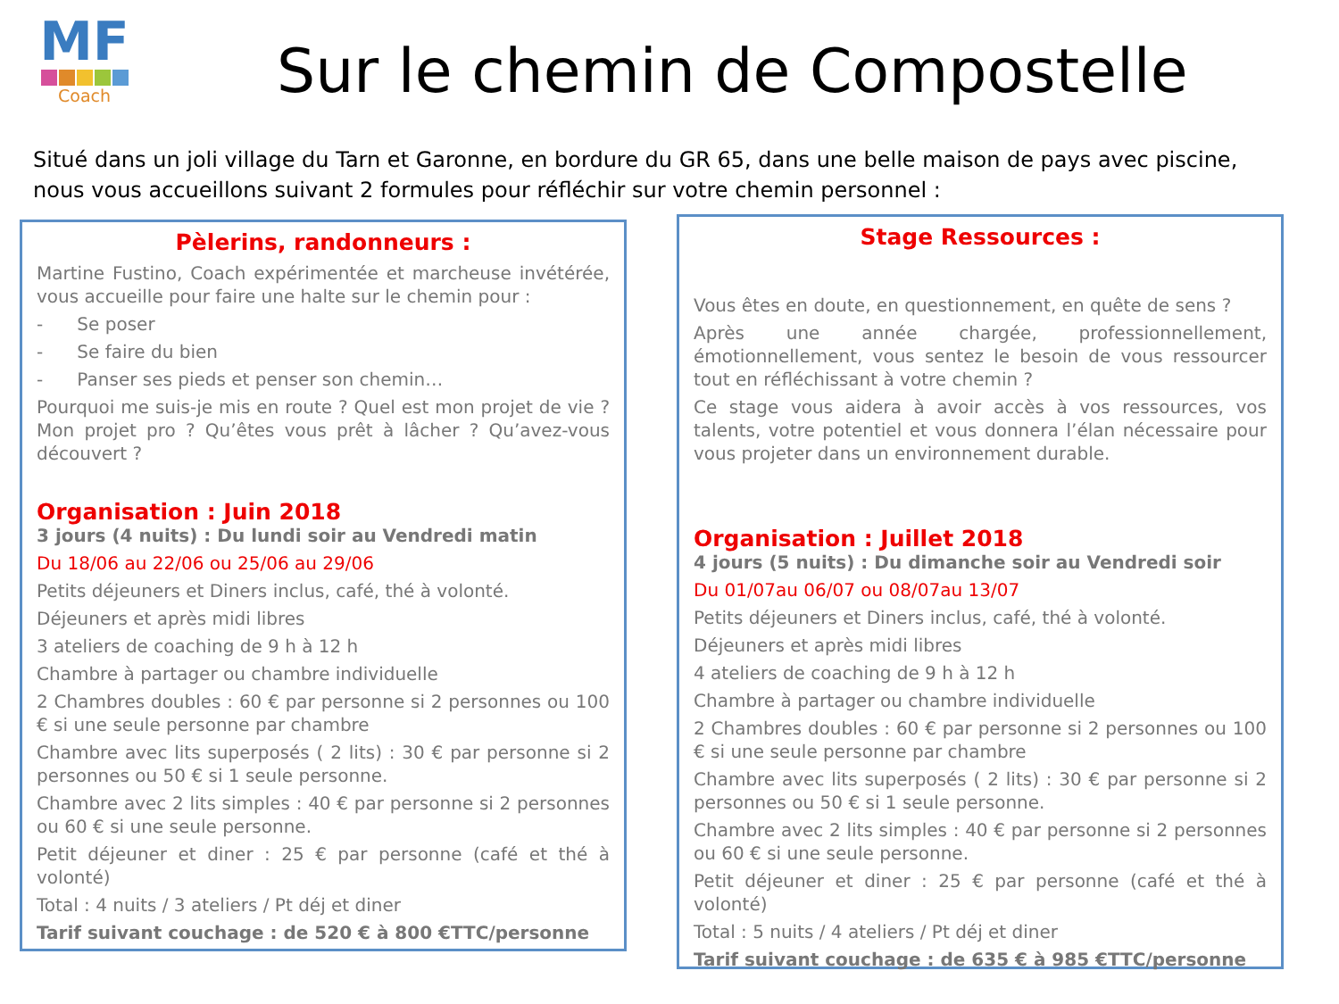MF
Coach
Sur le chemin de Compostelle
Situé dans un joli village du Tarn et Garonne, en bordure du GR 65, dans une belle maison de pays avec piscine, nous vous accueillons suivant 2 formules pour réfléchir sur votre chemin personnel :
Pèlerins, randonneurs :
Martine Fustino, Coach expérimentée et marcheuse invétérée, vous accueille pour faire une halte sur le chemin pour :
- Se poser
- Se faire du bien
- Panser ses pieds et penser son chemin…
Pourquoi me suis-je mis en route ? Quel est mon projet de vie ? Mon projet pro ? Qu’êtes vous prêt à lâcher ? Qu’avez-vous découvert ?
Organisation : Juin 2018
3 jours (4 nuits) : Du lundi soir au Vendredi matin
Du 18/06 au 22/06 ou 25/06 au 29/06
Petits déjeuners et Diners inclus, café, thé à volonté.
Déjeuners et après midi libres
3 ateliers de coaching de 9 h à 12 h
Chambre à partager ou chambre individuelle
2 Chambres doubles : 60 € par personne si 2 personnes ou 100 € si une seule personne par chambre
Chambre avec lits superposés ( 2 lits) : 30 € par personne si 2 personnes ou 50 € si 1 seule personne.
Chambre avec 2 lits simples : 40 € par personne si 2 personnes ou 60 € si une seule personne.
Petit déjeuner et diner : 25 € par personne (café et thé à volonté)
Total : 4 nuits / 3 ateliers / Pt déj et diner
Tarif suivant couchage : de 520 € à 800 €TTC/personne
Stage Ressources :
Vous êtes en doute, en questionnement, en quête de sens ?
Après une année chargée, professionnellement, émotionnellement, vous sentez le besoin de vous ressourcer tout en réfléchissant à votre chemin ?
Ce stage vous aidera à avoir accès à vos ressources, vos talents, votre potentiel et vous donnera l’élan nécessaire pour vous projeter dans un environnement durable.
Organisation : Juillet 2018
4 jours (5 nuits) : Du dimanche soir au Vendredi soir
Du 01/07au 06/07 ou 08/07au 13/07
Petits déjeuners et Diners inclus, café, thé à volonté.
Déjeuners et après midi libres
4 ateliers de coaching de 9 h à 12 h
Chambre à partager ou chambre individuelle
2 Chambres doubles : 60 € par personne si 2 personnes ou 100 € si une seule personne par chambre
Chambre avec lits superposés ( 2 lits) : 30 € par personne si 2 personnes ou 50 € si 1 seule personne.
Chambre avec 2 lits simples : 40 € par personne si 2 personnes ou 60 € si une seule personne.
Petit déjeuner et diner : 25 € par personne (café et thé à volonté)
Total : 5 nuits / 4 ateliers / Pt déj et diner
Tarif suivant couchage : de 635 € à 985 €TTC/personne